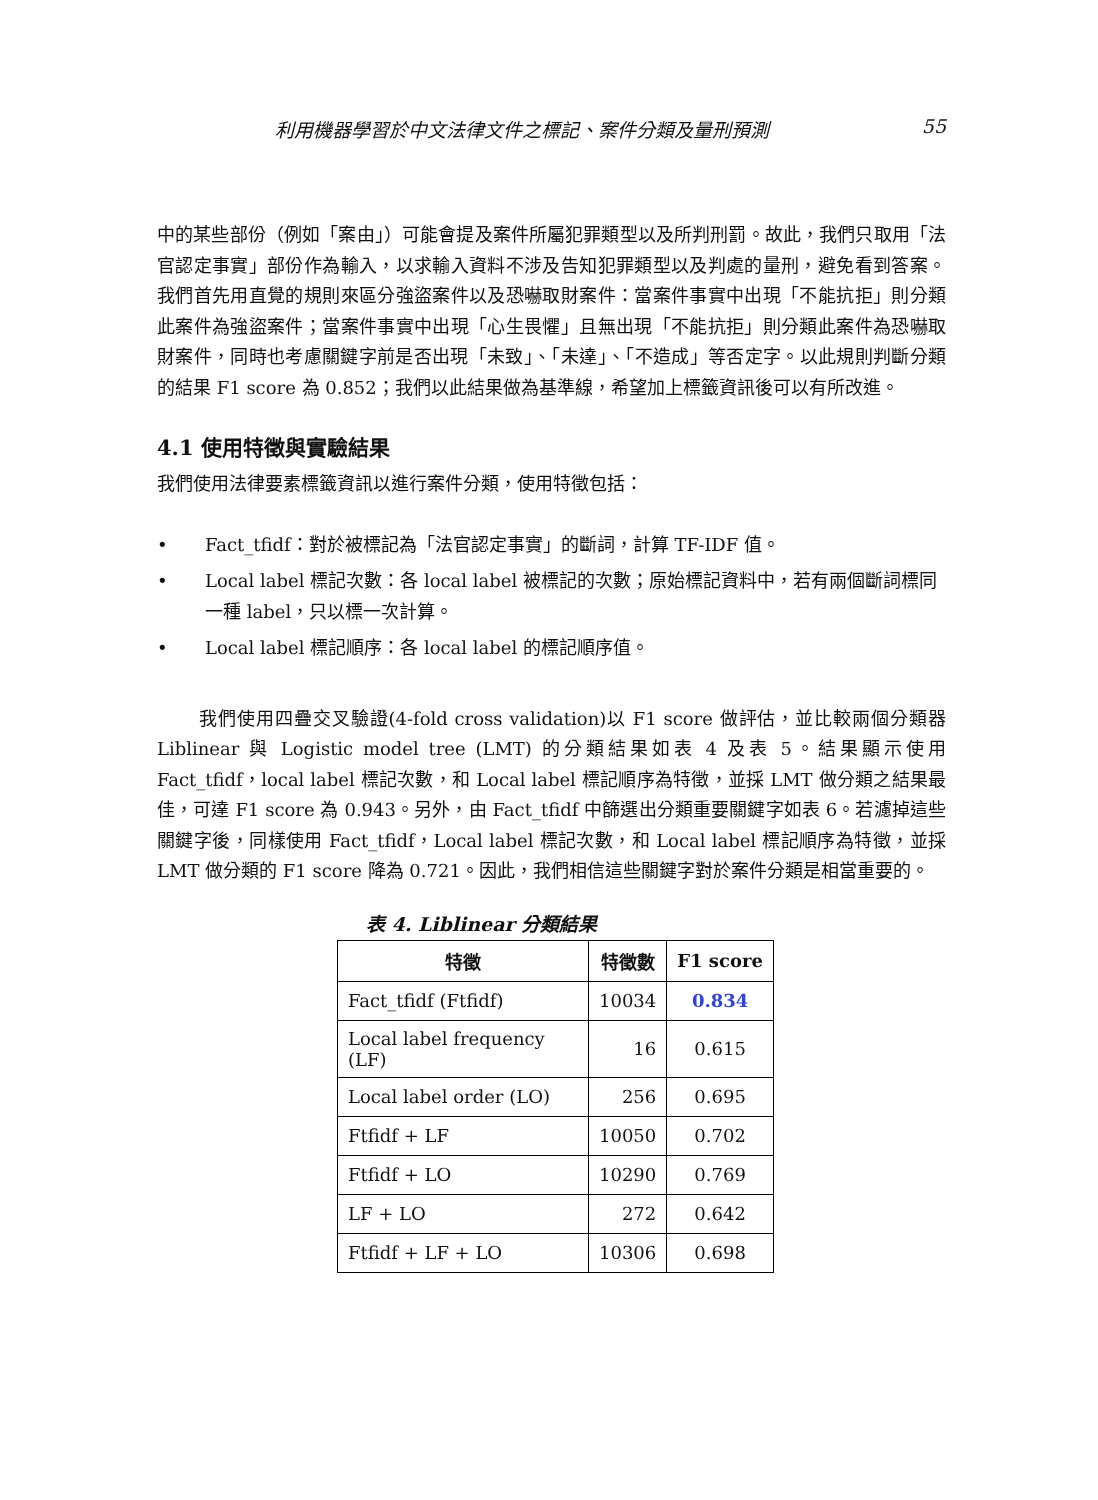利用機器學習於中文法律文件之標記、案件分類及量刑預測 55
中的某些部份（例如「案由」）可能會提及案件所屬犯罪類型以及所判刑罰。故此，我們只取用「法官認定事實」部份作為輸入，以求輸入資料不涉及告知犯罪類型以及判處的量刑，避免看到答案。我們首先用直覺的規則來區分強盜案件以及恐嚇取財案件：當案件事實中出現「不能抗拒」則分類此案件為強盜案件；當案件事實中出現「心生畏懼」且無出現「不能抗拒」則分類此案件為恐嚇取財案件，同時也考慮關鍵字前是否出現「未致」、「未達」、「不造成」等否定字。以此規則判斷分類的結果 F1 score 為 0.852；我們以此結果做為基準線，希望加上標籤資訊後可以有所改進。
4.1 使用特徵與實驗結果
我們使用法律要素標籤資訊以進行案件分類，使用特徵包括：
• Fact_tfidf：對於被標記為「法官認定事實」的斷詞，計算 TF-IDF 值。
• Local label 標記次數：各 local label 被標記的次數；原始標記資料中，若有兩個斷詞標同一種 label，只以標一次計算。
• Local label 標記順序：各 local label 的標記順序值。
我們使用四疊交叉驗證(4-fold cross validation)以 F1 score 做評估，並比較兩個分類器 Liblinear 與 Logistic model tree (LMT) 的分類結果如表 4 及表 5。結果顯示使用 Fact_tfidf，local label 標記次數，和 Local label 標記順序為特徵，並採 LMT 做分類之結果最佳，可達 F1 score 為 0.943。另外，由 Fact_tfidf 中篩選出分類重要關鍵字如表 6。若濾掉這些關鍵字後，同樣使用 Fact_tfidf，Local label 標記次數，和 Local label 標記順序為特徵，並採 LMT 做分類的 F1 score 降為 0.721。因此，我們相信這些關鍵字對於案件分類是相當重要的。
表 4. Liblinear 分類結果
| 特徵 | 特徵數 | F1 score |
| --- | --- | --- |
| Fact_tfidf (Ftfidf) | 10034 | 0.834 |
| Local label frequency (LF) | 16 | 0.615 |
| Local label order (LO) | 256 | 0.695 |
| Ftfidf + LF | 10050 | 0.702 |
| Ftfidf + LO | 10290 | 0.769 |
| LF + LO | 272 | 0.642 |
| Ftfidf + LF + LO | 10306 | 0.698 |